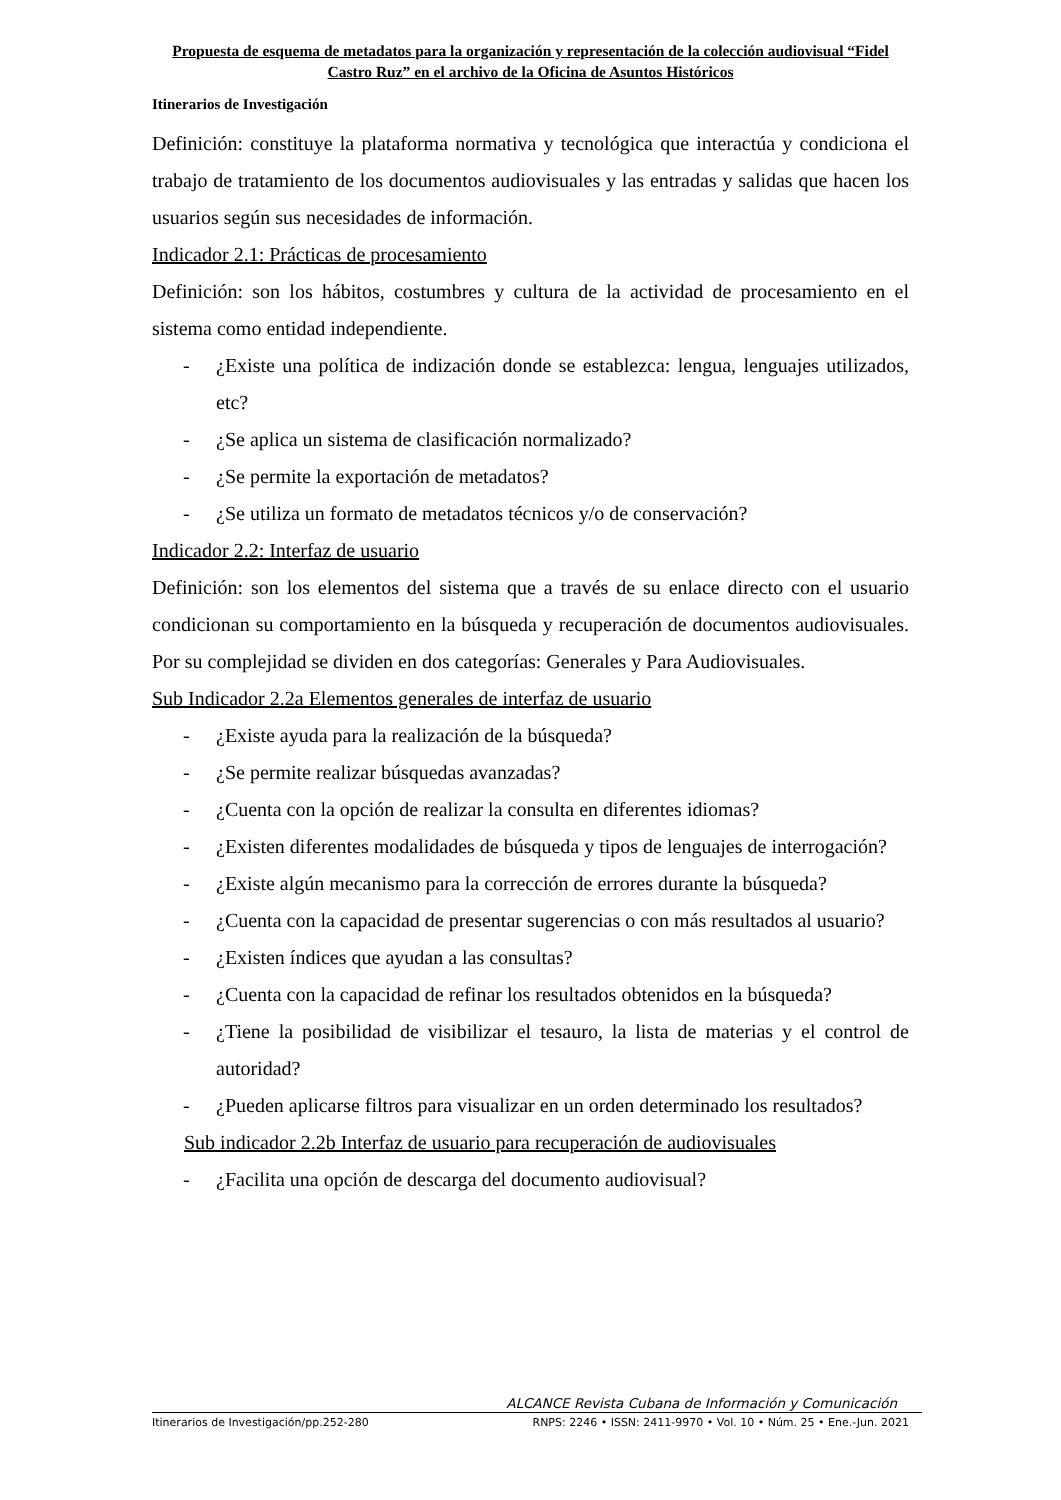Propuesta de esquema de metadatos para la organización y representación de la colección audiovisual “Fidel Castro Ruz” en el archivo de la Oficina de Asuntos Históricos
Itinerarios de Investigación
Definición: constituye la plataforma normativa y tecnológica que interactúa y condiciona el trabajo de tratamiento de los documentos audiovisuales y las entradas y salidas que hacen los usuarios según sus necesidades de información.
Indicador 2.1: Prácticas de procesamiento
Definición: son los hábitos, costumbres y cultura de la actividad de procesamiento en el sistema como entidad independiente.
- ¿Existe una política de indización donde se establezca: lengua, lenguajes utilizados, etc?
- ¿Se aplica un sistema de clasificación normalizado?
- ¿Se permite la exportación de metadatos?
- ¿Se utiliza un formato de metadatos técnicos y/o de conservación?
Indicador 2.2: Interfaz de usuario
Definición: son los elementos del sistema que a través de su enlace directo con el usuario condicionan su comportamiento en la búsqueda y recuperación de documentos audiovisuales. Por su complejidad se dividen en dos categorías: Generales y Para Audiovisuales.
Sub Indicador 2.2a Elementos generales de interfaz de usuario
- ¿Existe ayuda para la realización de la búsqueda?
- ¿Se permite realizar búsquedas avanzadas?
- ¿Cuenta con la opción de realizar la consulta en diferentes idiomas?
- ¿Existen diferentes modalidades de búsqueda y tipos de lenguajes de interrogación?
- ¿Existe algún mecanismo para la corrección de errores durante la búsqueda?
- ¿Cuenta con la capacidad de presentar sugerencias o con más resultados al usuario?
- ¿Existen índices que ayudan a las consultas?
- ¿Cuenta con la capacidad de refinar los resultados obtenidos en la búsqueda?
- ¿Tiene la posibilidad de visibilizar el tesauro, la lista de materias y el control de autoridad?
- ¿Pueden aplicarse filtros para visualizar en un orden determinado los resultados?
Sub indicador 2.2b Interfaz de usuario para recuperación de audiovisuales
- ¿Facilita una opción de descarga del documento audiovisual?
ALCANCE Revista Cubana de Información y Comunicación
Itinerarios de Investigación/pp.252-280 RNPS: 2246 • ISSN: 2411-9970 • Vol. 10 • Núm. 25 • Ene.-Jun. 2021